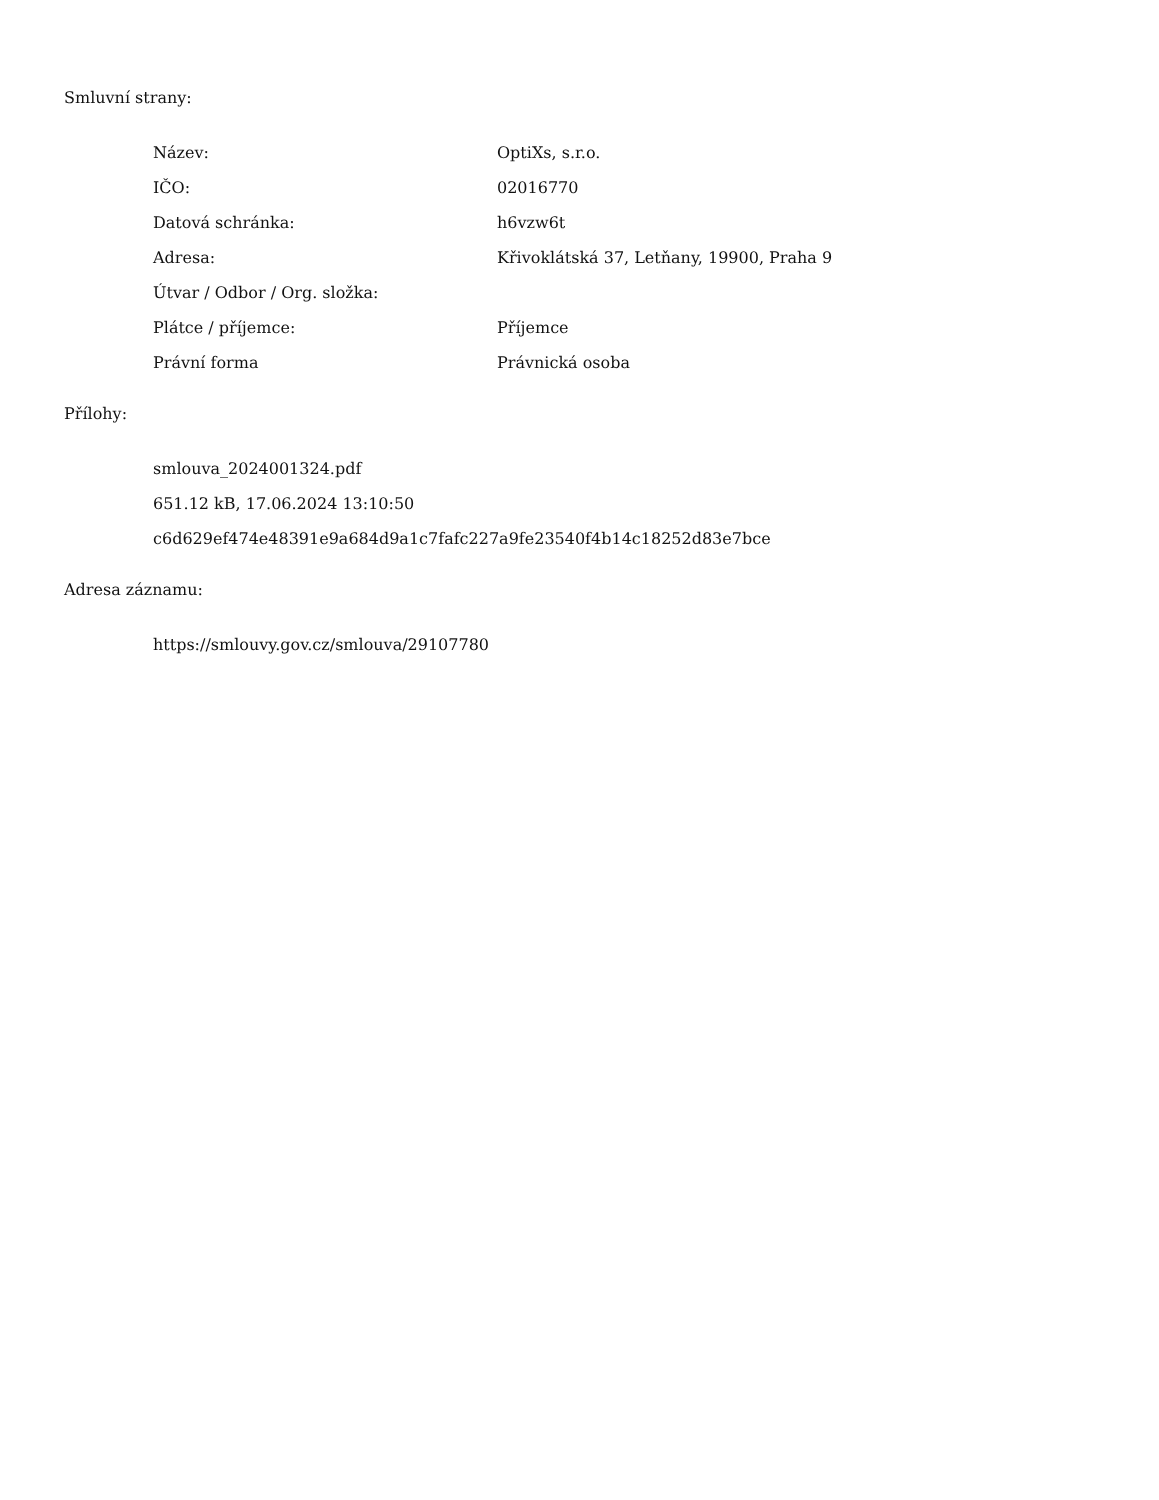Smluvní strany:
| Název: | OptiXs, s.r.o. |
| IČO: | 02016770 |
| Datová schránka: | h6vzw6t |
| Adresa: | Křivoklátská 37, Letňany, 19900, Praha 9 |
| Útvar / Odbor / Org. složka: | |
| Plátce / příjemce: | Příjemce |
| Právní forma | Právnická osoba |
Přílohy:
smlouva_2024001324.pdf
651.12 kB, 17.06.2024 13:10:50
c6d629ef474e48391e9a684d9a1c7fafc227a9fe23540f4b14c18252d83e7bce
Adresa záznamu:
https://smlouvy.gov.cz/smlouva/29107780